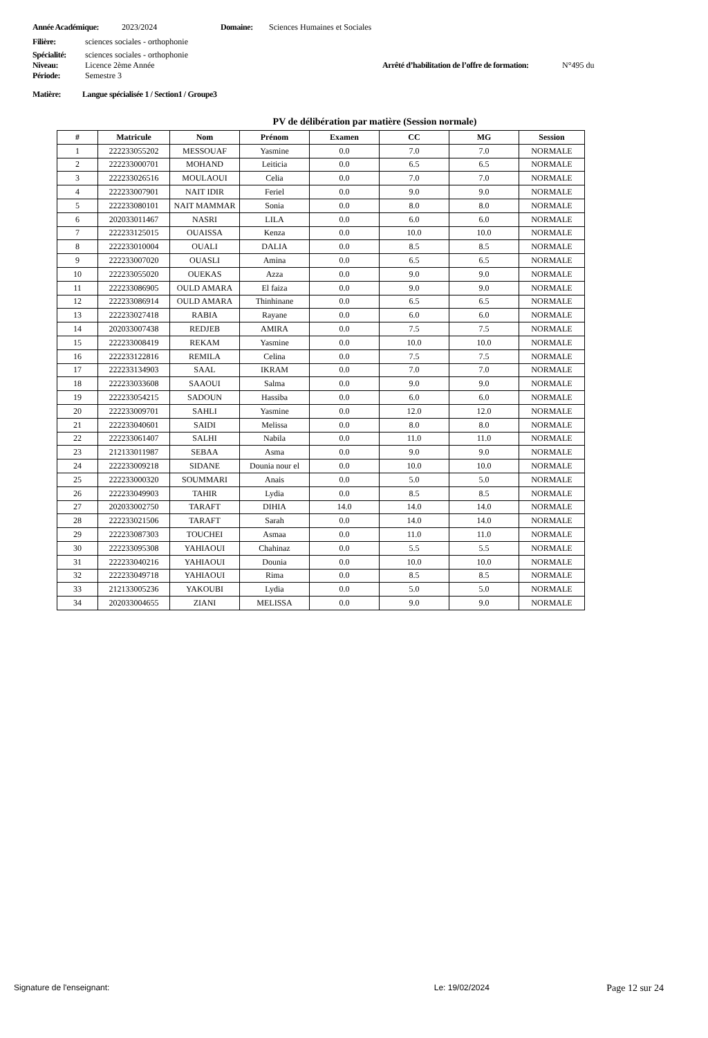Année Académique: 2023/2024 Domaine: Sciences Humaines et Sociales
Filière: sciences sociales - orthophonie
Spécialité: sciences sociales - orthophonie
Niveau: Licence 2ème Année Arrêté d’habilitation de l’offre de formation: N°495 du
Période: Semestre 3
Matière: Langue spécialisée 1 / Section1 / Groupe3
PV de délibération par matière (Session normale)
| # | Matricule | Nom | Prénom | Examen | CC | MG | Session |
| --- | --- | --- | --- | --- | --- | --- | --- |
| 1 | 222233055202 | MESSOUAF | Yasmine | 0.0 | 7.0 | 7.0 | NORMALE |
| 2 | 222233000701 | MOHAND | Leiticia | 0.0 | 6.5 | 6.5 | NORMALE |
| 3 | 222233026516 | MOULAOUI | Celia | 0.0 | 7.0 | 7.0 | NORMALE |
| 4 | 222233007901 | NAIT IDIR | Feriel | 0.0 | 9.0 | 9.0 | NORMALE |
| 5 | 222233080101 | NAIT MAMMAR | Sonia | 0.0 | 8.0 | 8.0 | NORMALE |
| 6 | 202033011467 | NASRI | LILA | 0.0 | 6.0 | 6.0 | NORMALE |
| 7 | 222233125015 | OUAISSA | Kenza | 0.0 | 10.0 | 10.0 | NORMALE |
| 8 | 222233010004 | OUALI | DALIA | 0.0 | 8.5 | 8.5 | NORMALE |
| 9 | 222233007020 | OUASLI | Amina | 0.0 | 6.5 | 6.5 | NORMALE |
| 10 | 222233055020 | OUEKAS | Azza | 0.0 | 9.0 | 9.0 | NORMALE |
| 11 | 222233086905 | OULD AMARA | El faiza | 0.0 | 9.0 | 9.0 | NORMALE |
| 12 | 222233086914 | OULD AMARA | Thinhinane | 0.0 | 6.5 | 6.5 | NORMALE |
| 13 | 222233027418 | RABIA | Rayane | 0.0 | 6.0 | 6.0 | NORMALE |
| 14 | 202033007438 | REDJEB | AMIRA | 0.0 | 7.5 | 7.5 | NORMALE |
| 15 | 222233008419 | REKAM | Yasmine | 0.0 | 10.0 | 10.0 | NORMALE |
| 16 | 222233122816 | REMILA | Celina | 0.0 | 7.5 | 7.5 | NORMALE |
| 17 | 222233134903 | SAAL | IKRAM | 0.0 | 7.0 | 7.0 | NORMALE |
| 18 | 222233033608 | SAAOUI | Salma | 0.0 | 9.0 | 9.0 | NORMALE |
| 19 | 222233054215 | SADOUN | Hassiba | 0.0 | 6.0 | 6.0 | NORMALE |
| 20 | 222233009701 | SAHLI | Yasmine | 0.0 | 12.0 | 12.0 | NORMALE |
| 21 | 222233040601 | SAIDI | Melissa | 0.0 | 8.0 | 8.0 | NORMALE |
| 22 | 222233061407 | SALHI | Nabila | 0.0 | 11.0 | 11.0 | NORMALE |
| 23 | 212133011987 | SEBAA | Asma | 0.0 | 9.0 | 9.0 | NORMALE |
| 24 | 222233009218 | SIDANE | Dounia nour el | 0.0 | 10.0 | 10.0 | NORMALE |
| 25 | 222233000320 | SOUMMARI | Anais | 0.0 | 5.0 | 5.0 | NORMALE |
| 26 | 222233049903 | TAHIR | Lydia | 0.0 | 8.5 | 8.5 | NORMALE |
| 27 | 202033002750 | TARAFT | DIHIA | 14.0 | 14.0 | 14.0 | NORMALE |
| 28 | 222233021506 | TARAFT | Sarah | 0.0 | 14.0 | 14.0 | NORMALE |
| 29 | 222233087303 | TOUCHEI | Asmaa | 0.0 | 11.0 | 11.0 | NORMALE |
| 30 | 222233095308 | YAHIAOUI | Chahinaz | 0.0 | 5.5 | 5.5 | NORMALE |
| 31 | 222233040216 | YAHIAOUI | Dounia | 0.0 | 10.0 | 10.0 | NORMALE |
| 32 | 222233049718 | YAHIAOUI | Rima | 0.0 | 8.5 | 8.5 | NORMALE |
| 33 | 212133005236 | YAKOUBI | Lydia | 0.0 | 5.0 | 5.0 | NORMALE |
| 34 | 202033004655 | ZIANI | MELISSA | 0.0 | 9.0 | 9.0 | NORMALE |
Signature de l'enseignant: Le: 19/02/2024 Page 12 sur 24